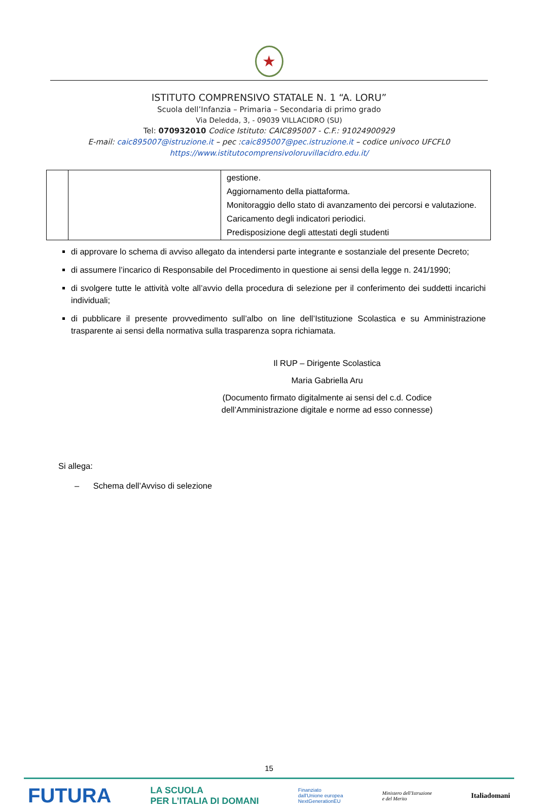★
ISTITUTO COMPRENSIVO STATALE N. 1 “A. LORU”
Scuola dell’Infanzia – Primaria – Secondaria di primo grado
Via Deledda, 3, - 09039 VILLACIDRO (SU)
Tel: 070932010 Codice Istituto: CAIC895007 - C.F.: 91024900929
E-mail: caic895007@istruzione.it – pec :caic895007@pec.istruzione.it – codice univoco UFCFL0
https://www.istitutocomprensivoloruvillacidro.edu.it/
| | | gestione. Aggiornamento della piattaforma. Monitoraggio dello stato di avanzamento dei percorsi e valutazione. Caricamento degli indicatori periodici. Predisposizione degli attestati degli studenti |
di approvare lo schema di avviso allegato da intendersi parte integrante e sostanziale del presente Decreto;
di assumere l’incarico di Responsabile del Procedimento in questione ai sensi della legge n. 241/1990;
di svolgere tutte le attività volte all’avvio della procedura di selezione per il conferimento dei suddetti incarichi individuali;
di pubblicare il presente provvedimento sull’albo on line dell’Istituzione Scolastica e su Amministrazione trasparente ai sensi della normativa sulla trasparenza sopra richiamata.
Il RUP – Dirigente Scolastica
Maria Gabriella Aru
(Documento firmato digitalmente ai sensi del c.d. Codice dell’Amministrazione digitale e norme ad esso connesse)
Si allega:
– Schema dell’Avviso di selezione
15
FUTURA LA SCUOLA
PER L’ITALIA DI DOMANI Finanziato
dall'Unione europea
NextGenerationEU Ministero dell'Istruzione
e del Merito Italiadomani